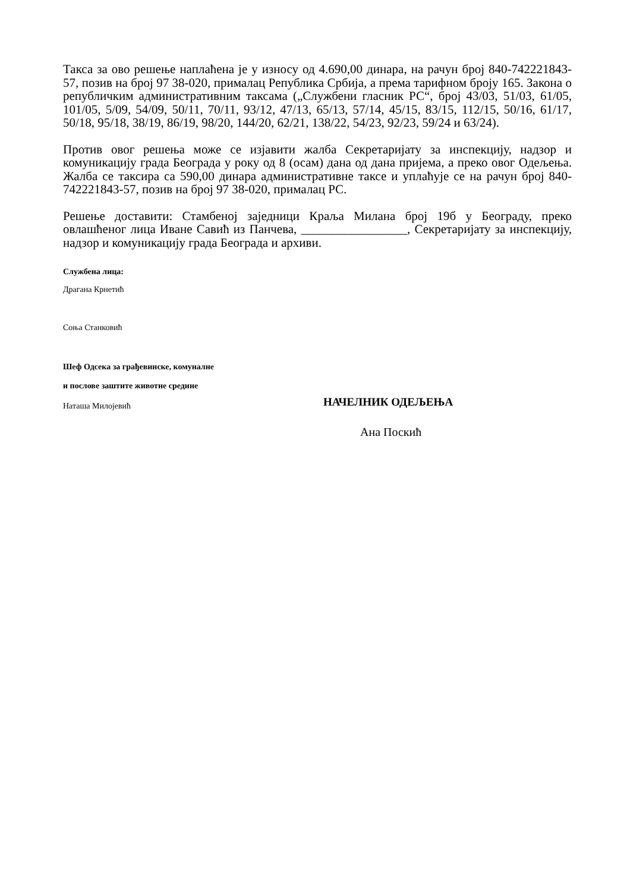Такса за ово решење наплаћена је у износу од 4.690,00 динара, на рачун број 840-742221843-57, позив на број 97 38-020, прималац Република Србија, а према тарифном броју 165. Закона о републичким административним таксама („Службени гласник РС“, број 43/03, 51/03, 61/05, 101/05, 5/09, 54/09, 50/11, 70/11, 93/12, 47/13, 65/13, 57/14, 45/15, 83/15, 112/15, 50/16, 61/17, 50/18, 95/18, 38/19, 86/19, 98/20, 144/20, 62/21, 138/22, 54/23, 92/23, 59/24 и 63/24).
Против овог решења може се изјавити жалба Секретаријату за инспекцију, надзор и комуникацију града Београда у року од 8 (осам) дана од дана пријема, а преко овог Одељења. Жалба се таксира са 590,00 динара административне таксе и уплаћује се на рачун број 840-742221843-57, позив на број 97 38-020, прималац РС.
Решење доставити: Стамбеној заједници Краља Милана број 19б у Београду, преко овлашћеног лица Иване Савић из Панчева, _________________, Секретаријату за инспекцију, надзор и комуникацију града Београда и архиви.
Службена лица:
Драгана Крнетић
Соња Станковић
Шеф Одсека за грађевинске, комуналне
и послове заштите животне средине
Наташа Милојевић
НАЧЕЛНИК ОДЕЉЕЊА
Ана Поскић